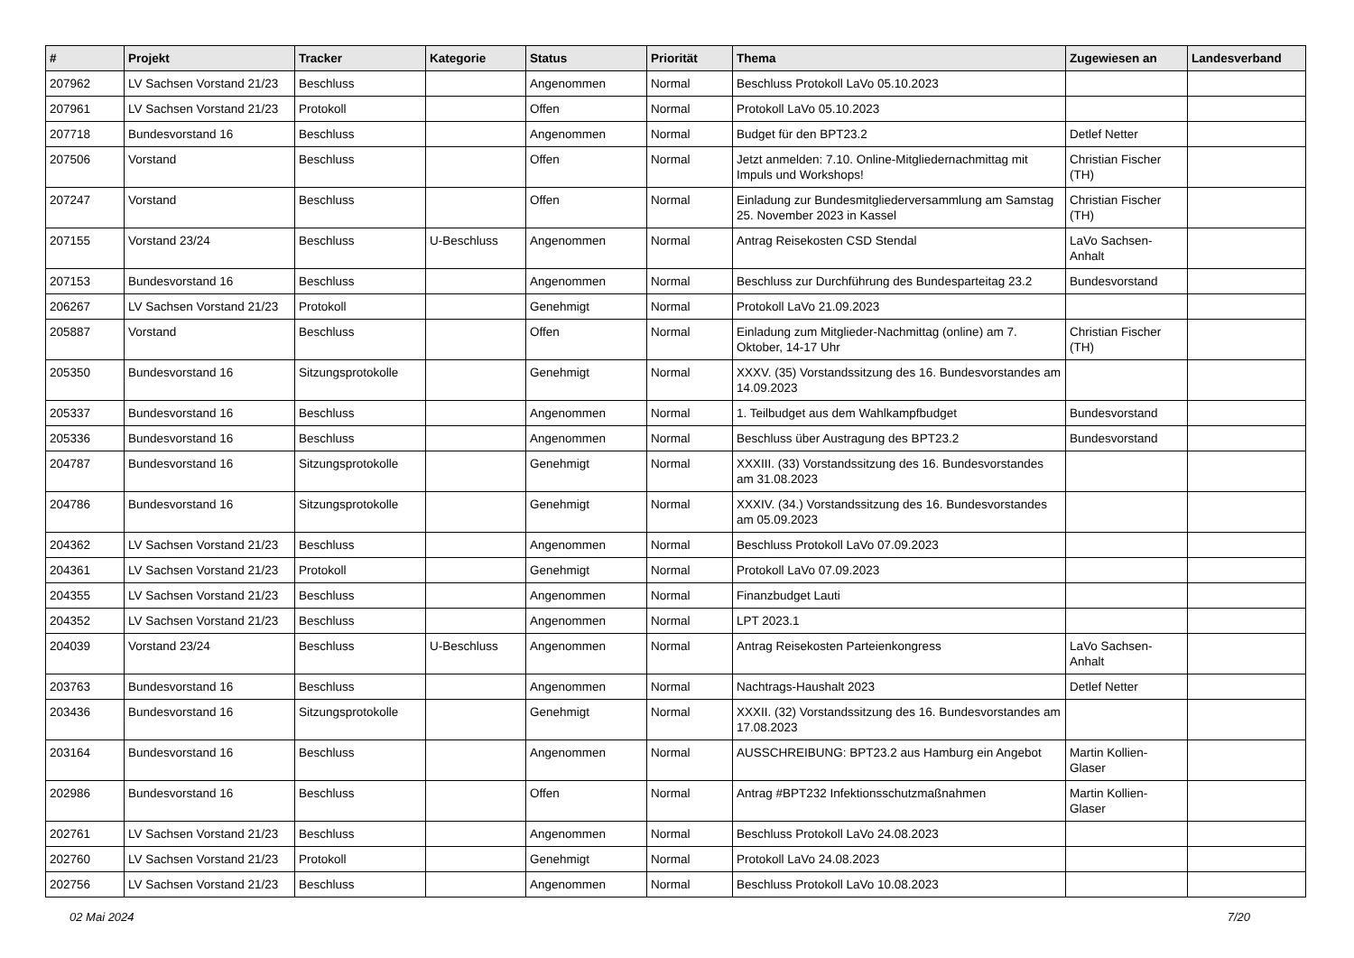| # | Projekt | Tracker | Kategorie | Status | Priorität | Thema | Zugewiesen an | Landesverband |
| --- | --- | --- | --- | --- | --- | --- | --- | --- |
| 207962 | LV Sachsen Vorstand 21/23 | Beschluss | | Angenommen | Normal | Beschluss Protokoll LaVo 05.10.2023 | | |
| 207961 | LV Sachsen Vorstand 21/23 | Protokoll | | Offen | Normal | Protokoll LaVo 05.10.2023 | | |
| 207718 | Bundesvorstand 16 | Beschluss | | Angenommen | Normal | Budget für den BPT23.2 | Detlef Netter | |
| 207506 | Vorstand | Beschluss | | Offen | Normal | Jetzt anmelden: 7.10. Online-Mitgliedernachmittag mit Impuls und Workshops! | Christian Fischer (TH) | |
| 207247 | Vorstand | Beschluss | | Offen | Normal | Einladung zur Bundesmitgliederversammlung am Samstag 25. November 2023 in Kassel | Christian Fischer (TH) | |
| 207155 | Vorstand 23/24 | Beschluss | U-Beschluss | Angenommen | Normal | Antrag Reisekosten CSD Stendal | LaVo Sachsen-Anhalt | |
| 207153 | Bundesvorstand 16 | Beschluss | | Angenommen | Normal | Beschluss zur Durchführung des Bundesparteitag 23.2 | Bundesvorstand | |
| 206267 | LV Sachsen Vorstand 21/23 | Protokoll | | Genehmigt | Normal | Protokoll LaVo 21.09.2023 | | |
| 205887 | Vorstand | Beschluss | | Offen | Normal | Einladung zum Mitglieder-Nachmittag (online) am 7. Oktober, 14-17 Uhr | Christian Fischer (TH) | |
| 205350 | Bundesvorstand 16 | Sitzungsprotokolle | | Genehmigt | Normal | XXXV. (35) Vorstandssitzung des 16. Bundesvorstandes am 14.09.2023 | | |
| 205337 | Bundesvorstand 16 | Beschluss | | Angenommen | Normal | 1. Teilbudget aus dem Wahlkampfbudget | Bundesvorstand | |
| 205336 | Bundesvorstand 16 | Beschluss | | Angenommen | Normal | Beschluss über Austragung des BPT23.2 | Bundesvorstand | |
| 204787 | Bundesvorstand 16 | Sitzungsprotokolle | | Genehmigt | Normal | XXXIII. (33) Vorstandssitzung des 16. Bundesvorstandes am 31.08.2023 | | |
| 204786 | Bundesvorstand 16 | Sitzungsprotokolle | | Genehmigt | Normal | XXXIV. (34.) Vorstandssitzung des 16. Bundesvorstandes am 05.09.2023 | | |
| 204362 | LV Sachsen Vorstand 21/23 | Beschluss | | Angenommen | Normal | Beschluss Protokoll LaVo 07.09.2023 | | |
| 204361 | LV Sachsen Vorstand 21/23 | Protokoll | | Genehmigt | Normal | Protokoll LaVo 07.09.2023 | | |
| 204355 | LV Sachsen Vorstand 21/23 | Beschluss | | Angenommen | Normal | Finanzbudget Lauti | | |
| 204352 | LV Sachsen Vorstand 21/23 | Beschluss | | Angenommen | Normal | LPT 2023.1 | | |
| 204039 | Vorstand 23/24 | Beschluss | U-Beschluss | Angenommen | Normal | Antrag Reisekosten Parteienkongress | LaVo Sachsen-Anhalt | |
| 203763 | Bundesvorstand 16 | Beschluss | | Angenommen | Normal | Nachtrags-Haushalt 2023 | Detlef Netter | |
| 203436 | Bundesvorstand 16 | Sitzungsprotokolle | | Genehmigt | Normal | XXXII. (32) Vorstandssitzung des 16. Bundesvorstandes am 17.08.2023 | | |
| 203164 | Bundesvorstand 16 | Beschluss | | Angenommen | Normal | AUSSCHREIBUNG: BPT23.2 aus Hamburg ein Angebot | Martin Kollien-Glaser | |
| 202986 | Bundesvorstand 16 | Beschluss | | Offen | Normal | Antrag #BPT232 Infektionsschutzmaßnahmen | Martin Kollien-Glaser | |
| 202761 | LV Sachsen Vorstand 21/23 | Beschluss | | Angenommen | Normal | Beschluss Protokoll LaVo 24.08.2023 | | |
| 202760 | LV Sachsen Vorstand 21/23 | Protokoll | | Genehmigt | Normal | Protokoll LaVo 24.08.2023 | | |
| 202756 | LV Sachsen Vorstand 21/23 | Beschluss | | Angenommen | Normal | Beschluss Protokoll LaVo 10.08.2023 | | |
02 Mai 2024 7/20